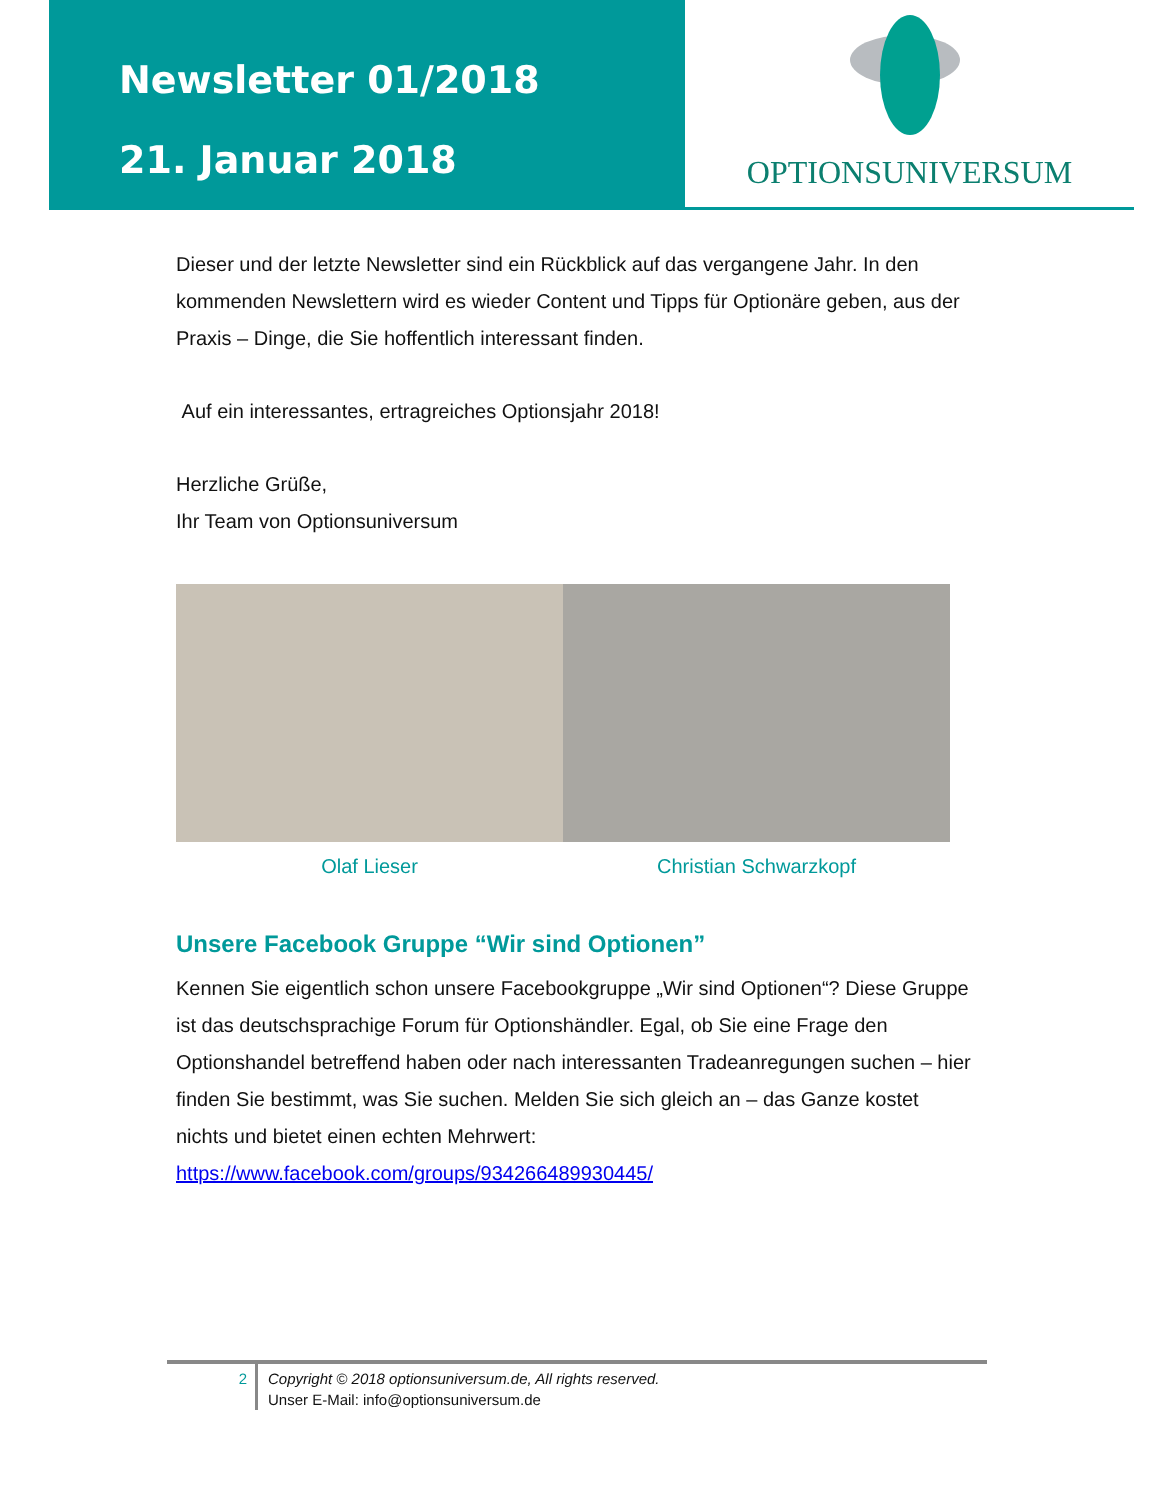Newsletter 01/2018
21. Januar 2018
OPTIONSUNIVERSUM
Dieser und der letzte Newsletter sind ein Rückblick auf das vergangene Jahr. In den kommenden Newslettern wird es wieder Content und Tipps für Optionäre geben, aus der Praxis – Dinge, die Sie hoffentlich interessant finden.
Auf ein interessantes, ertragreiches Optionsjahr 2018!
Herzliche Grüße,
Ihr Team von Optionsuniversum
Olaf Lieser Christian Schwarzkopf
Unsere Facebook Gruppe “Wir sind Optionen”
Kennen Sie eigentlich schon unsere Facebookgruppe „Wir sind Optionen“? Diese Gruppe ist das deutschsprachige Forum für Optionshändler. Egal, ob Sie eine Frage den Optionshandel betreffend haben oder nach interessanten Tradeanregungen suchen – hier finden Sie bestimmt, was Sie suchen. Melden Sie sich gleich an – das Ganze kostet nichts und bietet einen echten Mehrwert:
https://www.facebook.com/groups/934266489930445/
2
Copyright © 2018 optionsuniversum.de, All rights reserved.
Unser E-Mail: info@optionsuniversum.de